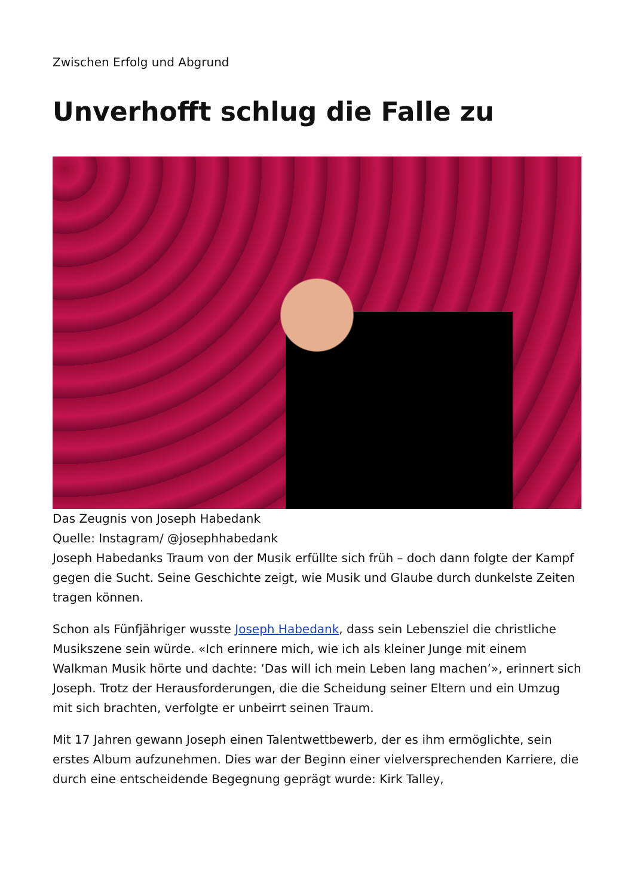Zwischen Erfolg und Abgrund
Unverhofft schlug die Falle zu
Das Zeugnis von Joseph Habedank
Quelle: Instagram/ @josephhabedank
Joseph Habedanks Traum von der Musik erfüllte sich früh – doch dann folgte der Kampf gegen die Sucht. Seine Geschichte zeigt, wie Musik und Glaube durch dunkelste Zeiten tragen können.
Schon als Fünfjähriger wusste Joseph Habedank, dass sein Lebensziel die christliche Musikszene sein würde. «Ich erinnere mich, wie ich als kleiner Junge mit einem Walkman Musik hörte und dachte: ‘Das will ich mein Leben lang machen’», erinnert sich Joseph. Trotz der Herausforderungen, die die Scheidung seiner Eltern und ein Umzug mit sich brachten, verfolgte er unbeirrt seinen Traum.
Mit 17 Jahren gewann Joseph einen Talentwettbewerb, der es ihm ermöglichte, sein erstes Album aufzunehmen. Dies war der Beginn einer vielversprechenden Karriere, die durch eine entscheidende Begegnung geprägt wurde: Kirk Talley,